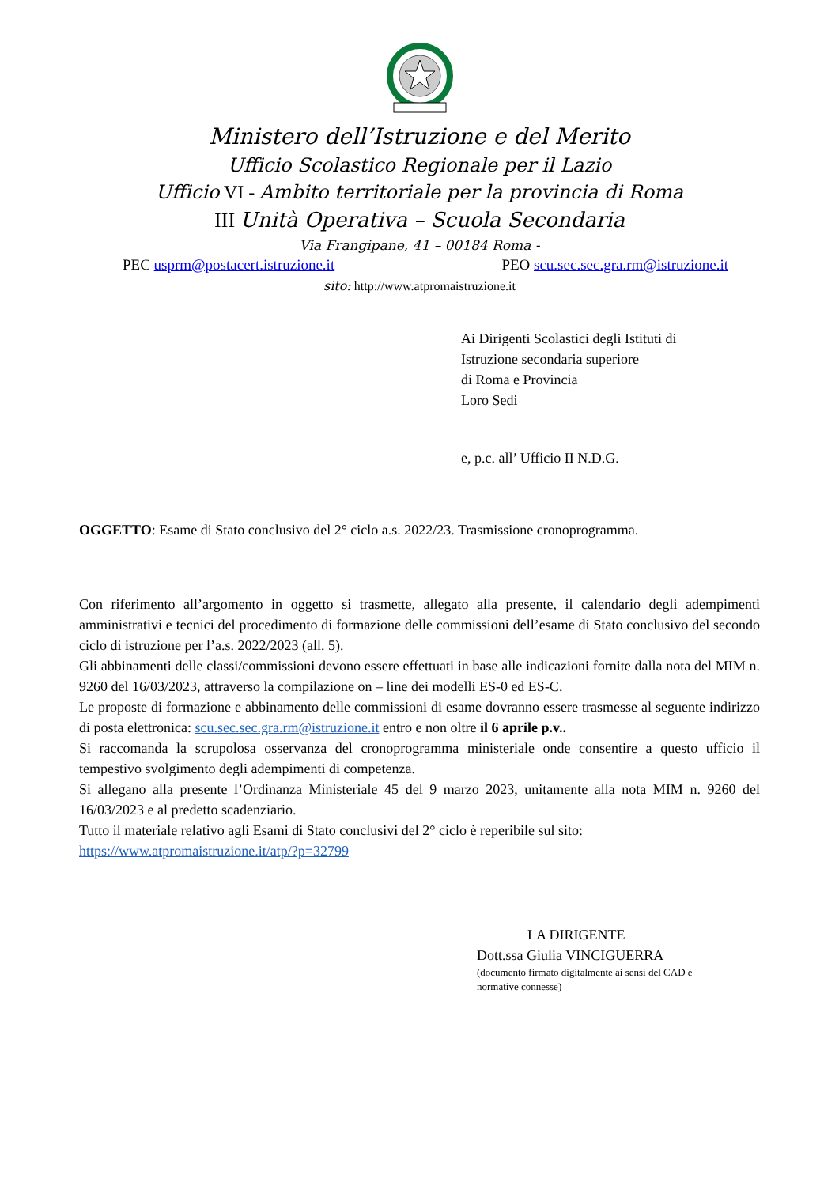Ministero dell’Istruzione e del Merito
Ufficio Scolastico Regionale per il Lazio
Ufficio VI - Ambito territoriale per la provincia di Roma
III Unità Operativa – Scuola Secondaria
Via Frangipane, 41 – 00184 Roma -
PEC usprm@postacert.istruzione.it PEO scu.sec.sec.gra.rm@istruzione.it
sito: http://www.atpromaistruzione.it
Ai Dirigenti Scolastici degli Istituti di
Istruzione secondaria superiore
di Roma e Provincia
Loro Sedi
e, p.c. all’ Ufficio II N.D.G.
OGGETTO: Esame di Stato conclusivo del 2° ciclo a.s. 2022/23. Trasmissione cronoprogramma.
Con riferimento all’argomento in oggetto si trasmette, allegato alla presente, il calendario degli adempimenti amministrativi e tecnici del procedimento di formazione delle commissioni dell’esame di Stato conclusivo del secondo ciclo di istruzione per l’a.s. 2022/2023 (all. 5).
Gli abbinamenti delle classi/commissioni devono essere effettuati in base alle indicazioni fornite dalla nota del MIM n. 9260 del 16/03/2023, attraverso la compilazione on – line dei modelli ES-0 ed ES-C.
Le proposte di formazione e abbinamento delle commissioni di esame dovranno essere trasmesse al seguente indirizzo di posta elettronica: scu.sec.sec.gra.rm@istruzione.it entro e non oltre il 6 aprile p.v..
Si raccomanda la scrupolosa osservanza del cronoprogramma ministeriale onde consentire a questo ufficio il tempestivo svolgimento degli adempimenti di competenza.
Si allegano alla presente l’Ordinanza Ministeriale 45 del 9 marzo 2023, unitamente alla nota MIM n. 9260 del 16/03/2023 e al predetto scadenziario.
Tutto il materiale relativo agli Esami di Stato conclusivi del 2° ciclo è reperibile sul sito:
https://www.atpromaistruzione.it/atp/?p=32799
LA DIRIGENTE
Dott.ssa Giulia VINCIGUERRA
(documento firmato digitalmente ai sensi del CAD e
normative connesse)